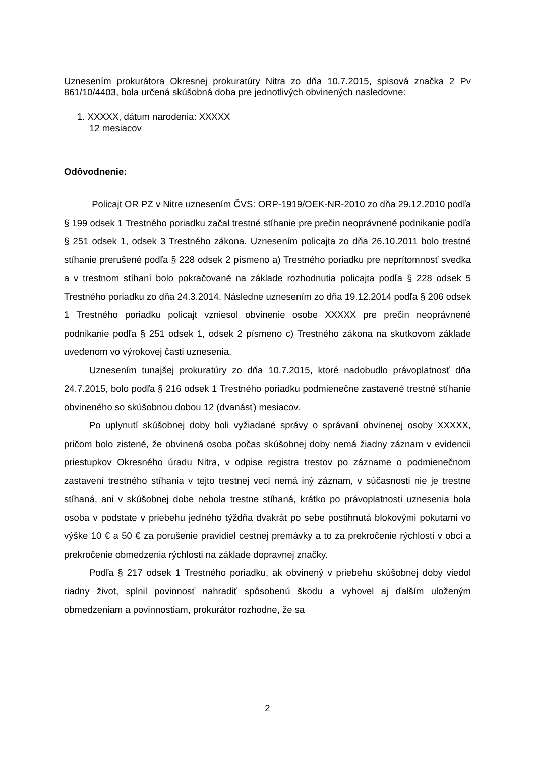Uznesením prokurátora Okresnej prokuratúry Nitra zo dňa 10.7.2015, spisová značka 2 Pv 861/10/4403, bola určená skúšobná doba pre jednotlivých obvinených nasledovne:
1. XXXXX, dátum narodenia: XXXXX
12 mesiacov
Odôvodnenie:
Policajt OR PZ v Nitre uznesením ČVS: ORP-1919/OEK-NR-2010 zo dňa 29.12.2010 podľa § 199 odsek 1 Trestného poriadku začal trestné stíhanie pre prečin neoprávnené podnikanie podľa § 251 odsek 1, odsek 3 Trestného zákona. Uznesením policajta zo dňa 26.10.2011 bolo trestné stíhanie prerušené podľa § 228 odsek 2 písmeno a) Trestného poriadku pre neprítomnosť svedka a v trestnom stíhaní bolo pokračované na základe rozhodnutia policajta podľa § 228 odsek 5 Trestného poriadku zo dňa 24.3.2014. Následne uznesením zo dňa 19.12.2014 podľa § 206 odsek 1 Trestného poriadku policajt vzniesol obvinenie osobe XXXXX pre prečin neoprávnené podnikanie podľa § 251 odsek 1, odsek 2 písmeno c) Trestného zákona na skutkovom základe uvedenom vo výrokovej časti uznesenia.
Uznesením tunajšej prokuratúry zo dňa 10.7.2015, ktoré nadobudlo právoplatnosť dňa 24.7.2015, bolo podľa § 216 odsek 1 Trestného poriadku podmienečne zastavené trestné stíhanie obvineného so skúšobnou dobou 12 (dvanásť) mesiacov.
Po uplynutí skúšobnej doby boli vyžiadané správy o správaní obvinenej osoby XXXXX, pričom bolo zistené, že obvinená osoba počas skúšobnej doby nemá žiadny záznam v evidencii priestupkov Okresného úradu Nitra, v odpise registra trestov po zázname o podmienečnom zastavení trestného stíhania v tejto trestnej veci nemá iný záznam, v súčasnosti nie je trestne stíhaná, ani v skúšobnej dobe nebola trestne stíhaná, krátko po právoplatnosti uznesenia bola osoba v podstate v priebehu jedného týždňa dvakrát po sebe postihnutá blokovými pokutami vo výške 10 € a 50 € za porušenie pravidiel cestnej premávky a to za prekročenie rýchlosti v obci a prekročenie obmedzenia rýchlosti na základe dopravnej značky.
Podľa § 217 odsek 1 Trestného poriadku, ak obvinený v priebehu skúšobnej doby viedol riadny život, splnil povinnosť nahradiť spôsobenú škodu a vyhovel aj ďalším uloženým obmedzeniam a povinnostiam, prokurátor rozhodne, že sa
2